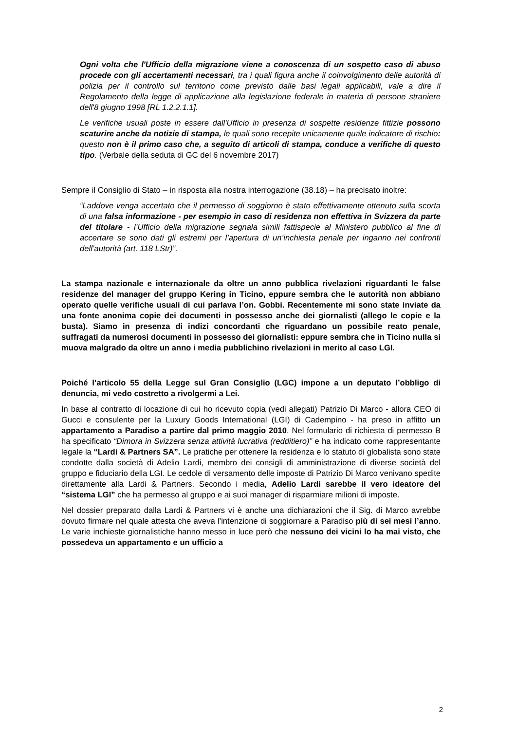Ogni volta che l'Ufficio della migrazione viene a conoscenza di un sospetto caso di abuso procede con gli accertamenti necessari, tra i quali figura anche il coinvolgimento delle autorità di polizia per il controllo sul territorio come previsto dalle basi legali applicabili, vale a dire il Regolamento della legge di applicazione alla legislazione federale in materia di persone straniere dell'8 giugno 1998 [RL 1.2.2.1.1].
Le verifiche usuali poste in essere dall'Ufficio in presenza di sospette residenze fittizie possono scaturire anche da notizie di stampa, le quali sono recepite unicamente quale indicatore di rischio: questo non è il primo caso che, a seguito di articoli di stampa, conduce a verifiche di questo tipo. (Verbale della seduta di GC del 6 novembre 2017)
Sempre il Consiglio di Stato – in risposta alla nostra interrogazione (38.18) – ha precisato inoltre:
“Laddove venga accertato che il permesso di soggiorno è stato effettivamente ottenuto sulla scorta di una falsa informazione - per esempio in caso di residenza non effettiva in Svizzera da parte del titolare - l’Ufficio della migrazione segnala simili fattispecie al Ministero pubblico al fine di accertare se sono dati gli estremi per l’apertura di un’inchiesta penale per inganno nei confronti dell’autorità (art. 118 LStr)”.
La stampa nazionale e internazionale da oltre un anno pubblica rivelazioni riguardanti le false residenze del manager del gruppo Kering in Ticino, eppure sembra che le autorità non abbiano operato quelle verifiche usuali di cui parlava l’on. Gobbi. Recentemente mi sono state inviate da una fonte anonima copie dei documenti in possesso anche dei giornalisti (allego le copie e la busta). Siamo in presenza di indizi concordanti che riguardano un possibile reato penale, suffragati da numerosi documenti in possesso dei giornalisti: eppure sembra che in Ticino nulla si muova malgrado da oltre un anno i media pubblichino rivelazioni in merito al caso LGI.
Poiché l’articolo 55 della Legge sul Gran Consiglio (LGC) impone a un deputato l’obbligo di denuncia, mi vedo costretto a rivolgermi a Lei.
In base al contratto di locazione di cui ho ricevuto copia (vedi allegati) Patrizio Di Marco - allora CEO di Gucci e consulente per la Luxury Goods International (LGI) di Cadempino - ha preso in affitto un appartamento a Paradiso a partire dal primo maggio 2010. Nel formulario di richiesta di permesso B ha specificato “Dimora in Svizzera senza attività lucrativa (redditiero)” e ha indicato come rappresentante legale la “Lardi & Partners SA”. Le pratiche per ottenere la residenza e lo statuto di globalista sono state condotte dalla società di Adelio Lardi, membro dei consigli di amministrazione di diverse società del gruppo e fiduciario della LGI. Le cedole di versamento delle imposte di Patrizio Di Marco venivano spedite direttamente alla Lardi & Partners. Secondo i media, Adelio Lardi sarebbe il vero ideatore del “sistema LGI” che ha permesso al gruppo e ai suoi manager di risparmiare milioni di imposte.
Nel dossier preparato dalla Lardi & Partners vi è anche una dichiarazioni che il Sig. di Marco avrebbe dovuto firmare nel quale attesta che aveva l’intenzione di soggiornare a Paradiso più di sei mesi l’anno. Le varie inchieste giornalistiche hanno messo in luce però che nessuno dei vicini lo ha mai visto, che possedeva un appartamento e un ufficio a
2